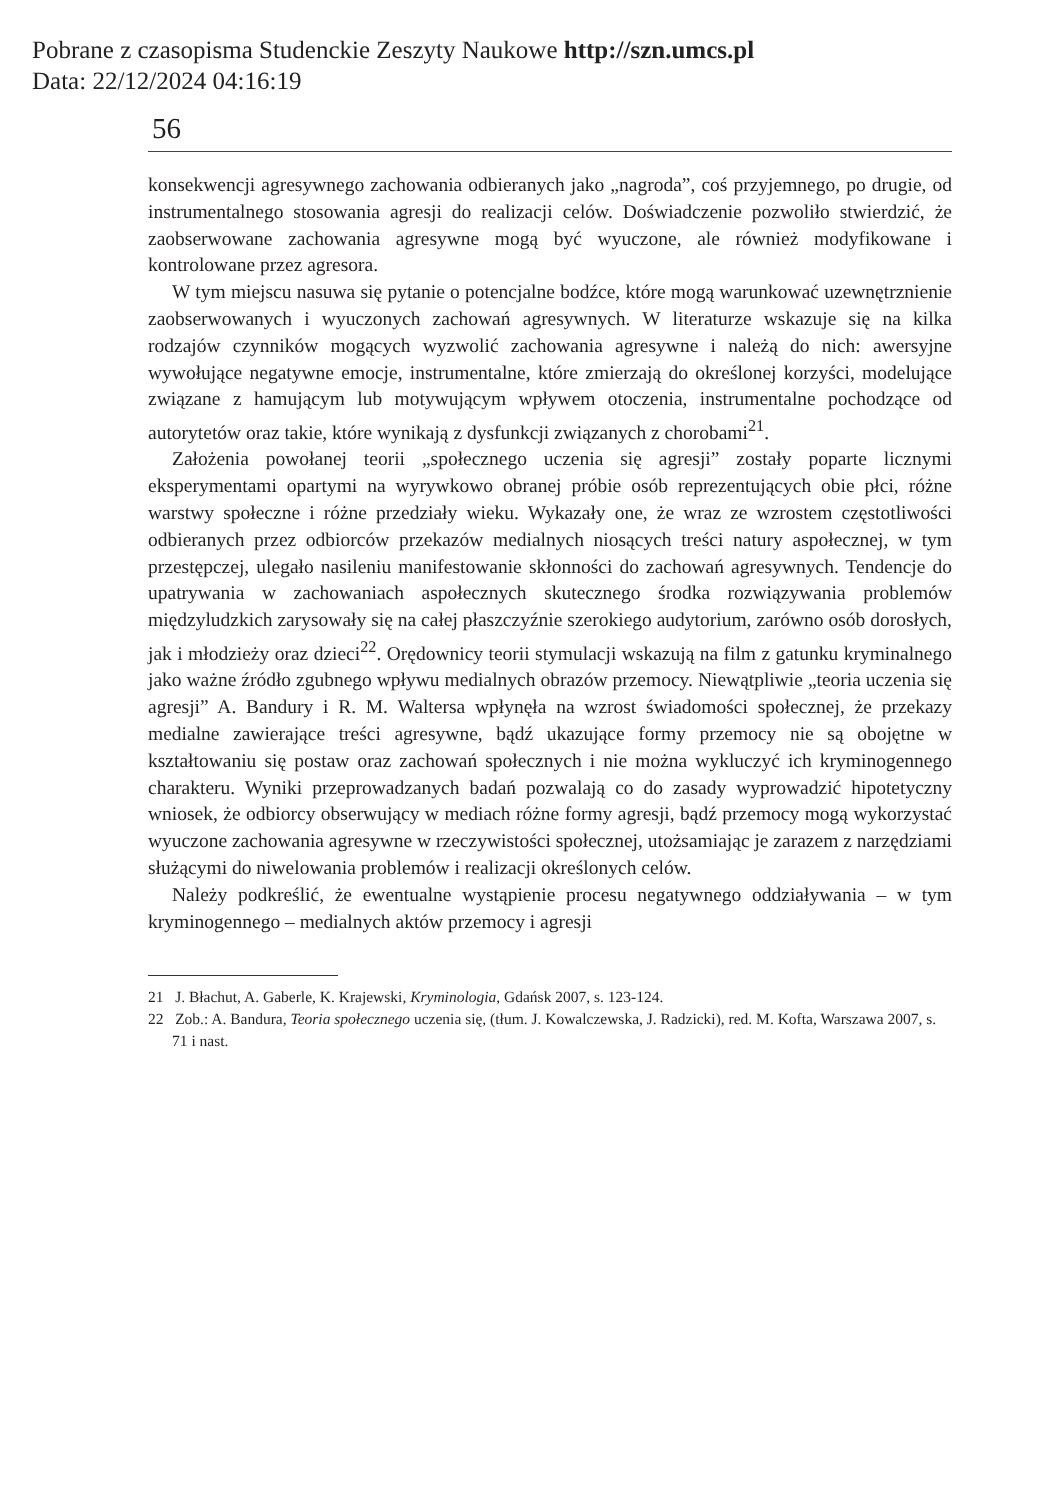Pobrane z czasopisma Studenckie Zeszyty Naukowe http://szn.umcs.pl
Data: 22/12/2024 04:16:19
56
konsekwencji agresywnego zachowania odbieranych jako „nagroda”, coś przyjemnego, po drugie, od instrumentalnego stosowania agresji do realizacji celów. Doświadczenie pozwoliło stwierdzić, że zaobserwowane zachowania agresywne mogą być wyuczone, ale również modyfikowane i kontrolowane przez agresora.
W tym miejscu nasuwa się pytanie o potencjalne bodźce, które mogą warunkować uzewnętrznienie zaobserwowanych i wyuczonych zachowań agresywnych. W literaturze wskazuje się na kilka rodzajów czynników mogących wyzwolić zachowania agresywne i należą do nich: awersyjne wywołujące negatywne emocje, instrumentalne, które zmierzają do określonej korzyści, modelujące związane z hamującym lub motywującym wpływem otoczenia, instrumentalne pochodzące od autorytetów oraz takie, które wynikają z dysfunkcji związanych z chorobami<sup>21</sup>.
Założenia powołanej teorii „społecznego uczenia się agresji” zostały poparte licznymi eksperymentami opartymi na wyrywkowo obranej próbie osób reprezentujących obie płci, różne warstwy społeczne i różne przedziały wieku. Wykazały one, że wraz ze wzrostem częstotliwości odbieranych przez odbiorców przekazów medialnych niosących treści natury aspołecznej, w tym przestępczej, ulegało nasileniu manifestowanie skłonności do zachowań agresywnych. Tendencje do upatrywania w zachowaniach aspołecznych skutecznego środka rozwiązywania problemów międzyludzkich zarysowały się na całej płaszczyźnie szerokiego audytorium, zarówno osób dorosłych, jak i młodzieży oraz dzieci<sup>22</sup>. Orędownicy teorii stymulacji wskazują na film z gatunku kryminalnego jako ważne źródło zgubnego wpływu medialnych obrazów przemocy. Niewątpliwie „teoria uczenia się agresji” A. Bandury i R. M. Waltersa wpłynęła na wzrost świadomości społecznej, że przekazy medialne zawierające treści agresywne, bądź ukazujące formy przemocy nie są obojętne w kształtowaniu się postaw oraz zachowań społecznych i nie można wykluczyć ich kryminogennego charakteru. Wyniki przeprowadzanych badań pozwalają co do zasady wyprowadzić hipotetyczny wniosek, że odbiorcy obserwujący w mediach różne formy agresji, bądź przemocy mogą wykorzystać wyuczone zachowania agresywne w rzeczywistości społecznej, utożsamiając je zarazem z narzędziami służącymi do niwelowania problemów i realizacji określonych celów.
Należy podkreślić, że ewentualne wystąpienie procesu negatywnego oddziaływania – w tym kryminogennego – medialnych aktów przemocy i agresji
21 J. Błachut, A. Gaberle, K. Krajewski, Kryminologia, Gdańsk 2007, s. 123-124.
22 Zob.: A. Bandura, Teoria społecznego uczenia się, (tłum. J. Kowalczewska, J. Radzicki), red. M. Kofta, Warszawa 2007, s. 71 i nast.